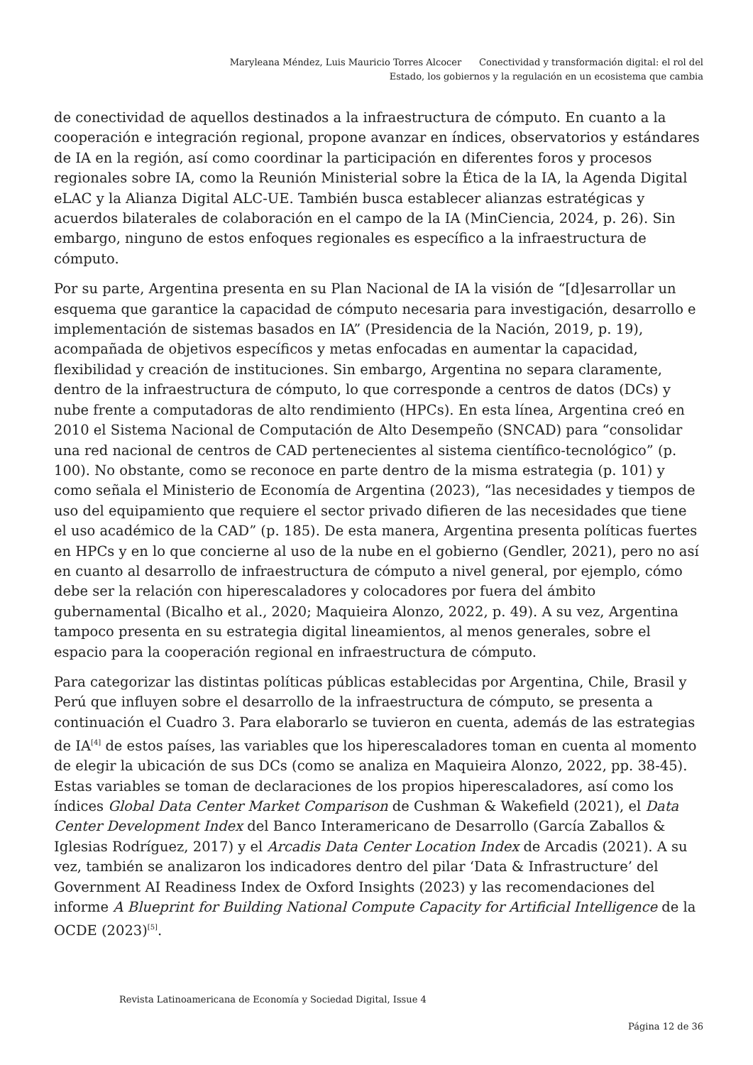Maryleana Méndez, Luis Mauricio Torres Alcocer Conectividad y transformación digital: el rol del Estado, los gobiernos y la regulación en un ecosistema que cambia
de conectividad de aquellos destinados a la infraestructura de cómputo. En cuanto a la cooperación e integración regional, propone avanzar en índices, observatorios y estándares de IA en la región, así como coordinar la participación en diferentes foros y procesos regionales sobre IA, como la Reunión Ministerial sobre la Ética de la IA, la Agenda Digital eLAC y la Alianza Digital ALC-UE. También busca establecer alianzas estratégicas y acuerdos bilaterales de colaboración en el campo de la IA (MinCiencia, 2024, p. 26). Sin embargo, ninguno de estos enfoques regionales es específico a la infraestructura de cómputo.
Por su parte, Argentina presenta en su Plan Nacional de IA la visión de “[d]esarrollar un esquema que garantice la capacidad de cómputo necesaria para investigación, desarrollo e implementación de sistemas basados en IA” (Presidencia de la Nación, 2019, p. 19), acompañada de objetivos específicos y metas enfocadas en aumentar la capacidad, flexibilidad y creación de instituciones. Sin embargo, Argentina no separa claramente, dentro de la infraestructura de cómputo, lo que corresponde a centros de datos (DCs) y nube frente a computadoras de alto rendimiento (HPCs). En esta línea, Argentina creó en 2010 el Sistema Nacional de Computación de Alto Desempeño (SNCAD) para “consolidar una red nacional de centros de CAD pertenecientes al sistema científico-tecnológico” (p. 100). No obstante, como se reconoce en parte dentro de la misma estrategia (p. 101) y como señala el Ministerio de Economía de Argentina (2023), “las necesidades y tiempos de uso del equipamiento que requiere el sector privado difieren de las necesidades que tiene el uso académico de la CAD” (p. 185). De esta manera, Argentina presenta políticas fuertes en HPCs y en lo que concierne al uso de la nube en el gobierno (Gendler, 2021), pero no así en cuanto al desarrollo de infraestructura de cómputo a nivel general, por ejemplo, cómo debe ser la relación con hiperescaladores y colocadores por fuera del ámbito gubernamental (Bicalho et al., 2020; Maquieira Alonzo, 2022, p. 49). A su vez, Argentina tampoco presenta en su estrategia digital lineamientos, al menos generales, sobre el espacio para la cooperación regional en infraestructura de cómputo.
Para categorizar las distintas políticas públicas establecidas por Argentina, Chile, Brasil y Perú que influyen sobre el desarrollo de la infraestructura de cómputo, se presenta a continuación el Cuadro 3. Para elaborarlo se tuvieron en cuenta, además de las estrategias de IA<sup>[4]</sup> de estos países, las variables que los hiperescaladores toman en cuenta al momento de elegir la ubicación de sus DCs (como se analiza en Maquieira Alonzo, 2022, pp. 38-45). Estas variables se toman de declaraciones de los propios hiperescaladores, así como los índices Global Data Center Market Comparison de Cushman & Wakefield (2021), el Data Center Development Index del Banco Interamericano de Desarrollo (García Zaballos & Iglesias Rodríguez, 2017) y el Arcadis Data Center Location Index de Arcadis (2021). A su vez, también se analizaron los indicadores dentro del pilar ‘Data & Infrastructure’ del Government AI Readiness Index de Oxford Insights (2023) y las recomendaciones del informe A Blueprint for Building National Compute Capacity for Artificial Intelligence de la OCDE (2023)<sup>[5]</sup>.
Revista Latinoamericana de Economía y Sociedad Digital, Issue 4
Página 12 de 36